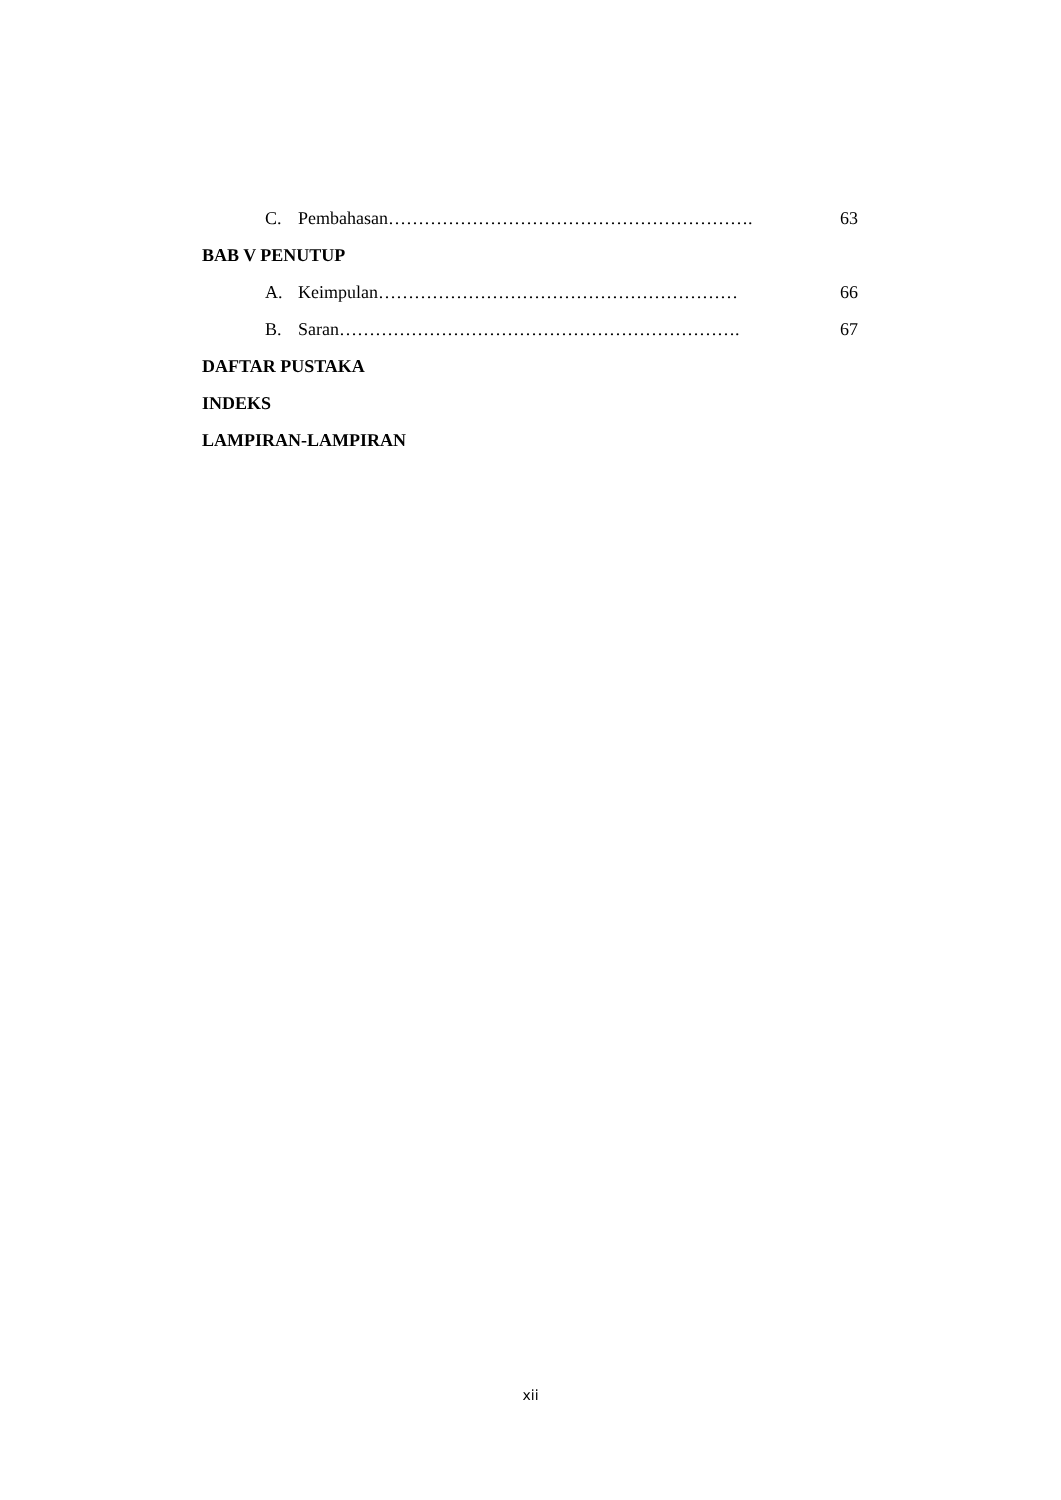C. Pembahasan……………………………………………………. 63
BAB V PENUTUP
A. Keimpulan…………………………………………………… 66
B. Saran…………………………………………………………. 67
DAFTAR PUSTAKA
INDEKS
LAMPIRAN-LAMPIRAN
xii